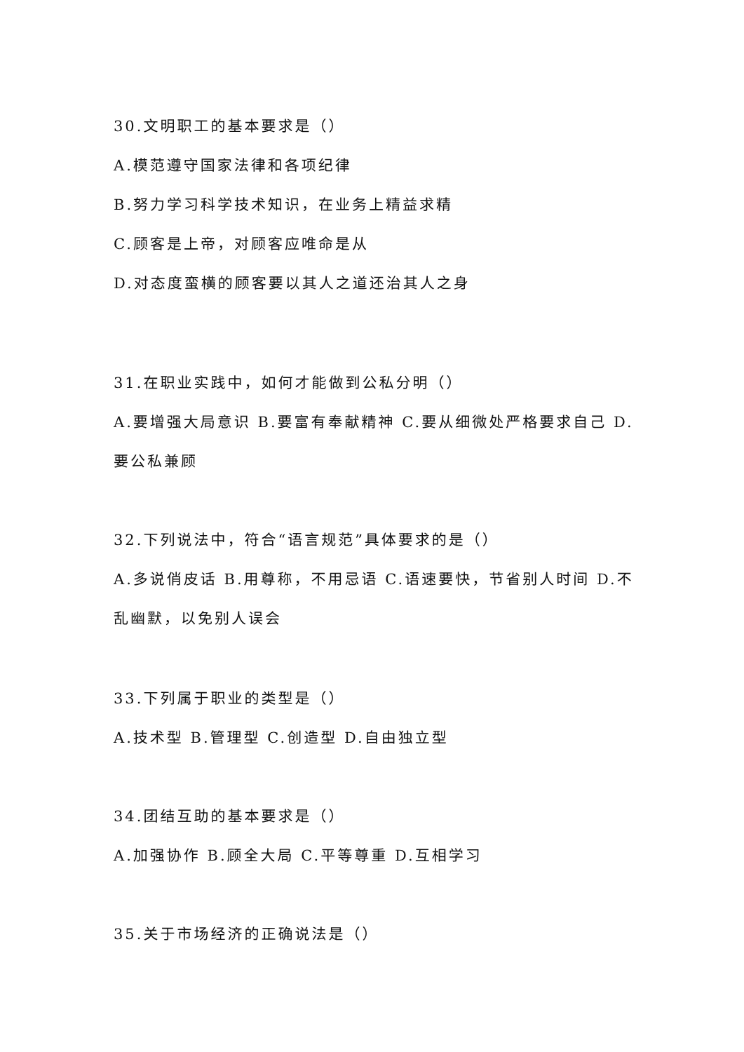30.文明职工的基本要求是（）
A.模范遵守国家法律和各项纪律
B.努力学习科学技术知识，在业务上精益求精
C.顾客是上帝，对顾客应唯命是从
D.对态度蛮横的顾客要以其人之道还治其人之身
31.在职业实践中，如何才能做到公私分明（）
A.要增强大局意识 B.要富有奉献精神 C.要从细微处严格要求自己 D.要公私兼顾
32.下列说法中，符合“语言规范”具体要求的是（）
A.多说俏皮话 B.用尊称，不用忌语 C.语速要快，节省别人时间 D.不乱幽默，以免别人误会
33.下列属于职业的类型是（）
A.技术型 B.管理型 C.创造型 D.自由独立型
34.团结互助的基本要求是（）
A.加强协作 B.顾全大局 C.平等尊重 D.互相学习
35.关于市场经济的正确说法是（）